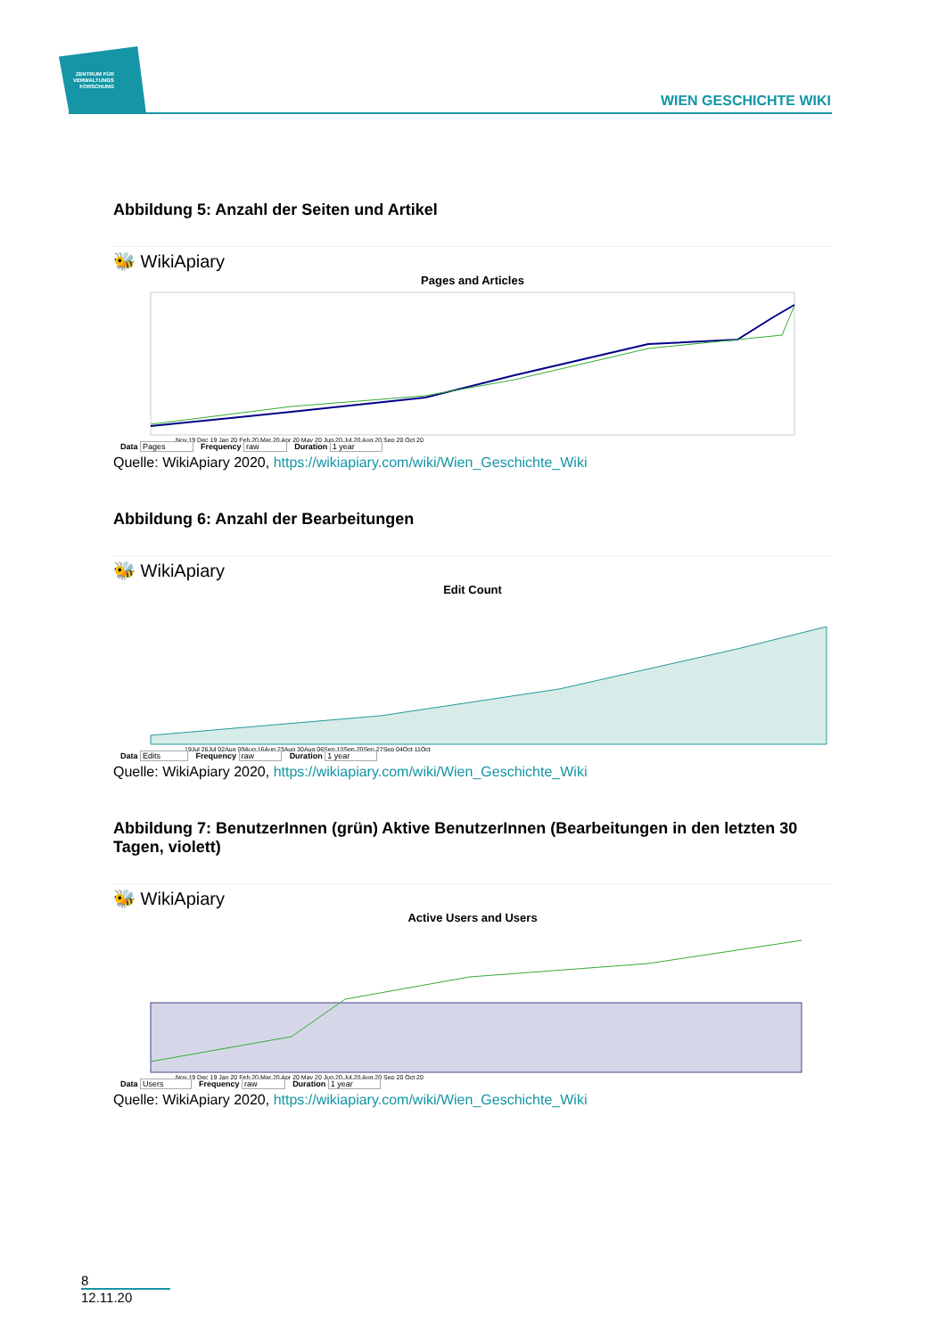ZENTRUM FÜR VERWALTUNGS FORSCHUNG
WIEN GESCHICHTE WIKI
Abbildung 5: Anzahl der Seiten und Artikel
🐝 WikiApiary
Pages and Articles
Nov 19 Dec 19 Jan 20 Feb 20 Mar 20 Apr 20 May 20 Jun 20 Jul 20 Aug 20 Sep 20 Oct 20
Data Pages Frequency raw Duration 1 year
Quelle: WikiApiary 2020, https://wikiapiary.com/wiki/Wien_Geschichte_Wiki
Abbildung 6: Anzahl der Bearbeitungen
🐝 WikiApiary
Edit Count
19Jul 26Jul 02Aug 09Aug 16Aug 23Aug 30Aug 06Sep 13Sep 20Sep 27Sep 04Oct 11Oct
Data Edits Frequency raw Duration 1 year
Quelle: WikiApiary 2020, https://wikiapiary.com/wiki/Wien_Geschichte_Wiki
Abbildung 7: BenutzerInnen (grün) Aktive BenutzerInnen (Bearbeitungen in den letzten 30 Tagen, violett)
🐝 WikiApiary
Active Users and Users
Nov 19 Dec 19 Jan 20 Feb 20 Mar 20 Apr 20 May 20 Jun 20 Jul 20 Aug 20 Sep 20 Oct 20
Data Users Frequency raw Duration 1 year
Quelle: WikiApiary 2020, https://wikiapiary.com/wiki/Wien_Geschichte_Wiki
8
12.11.20